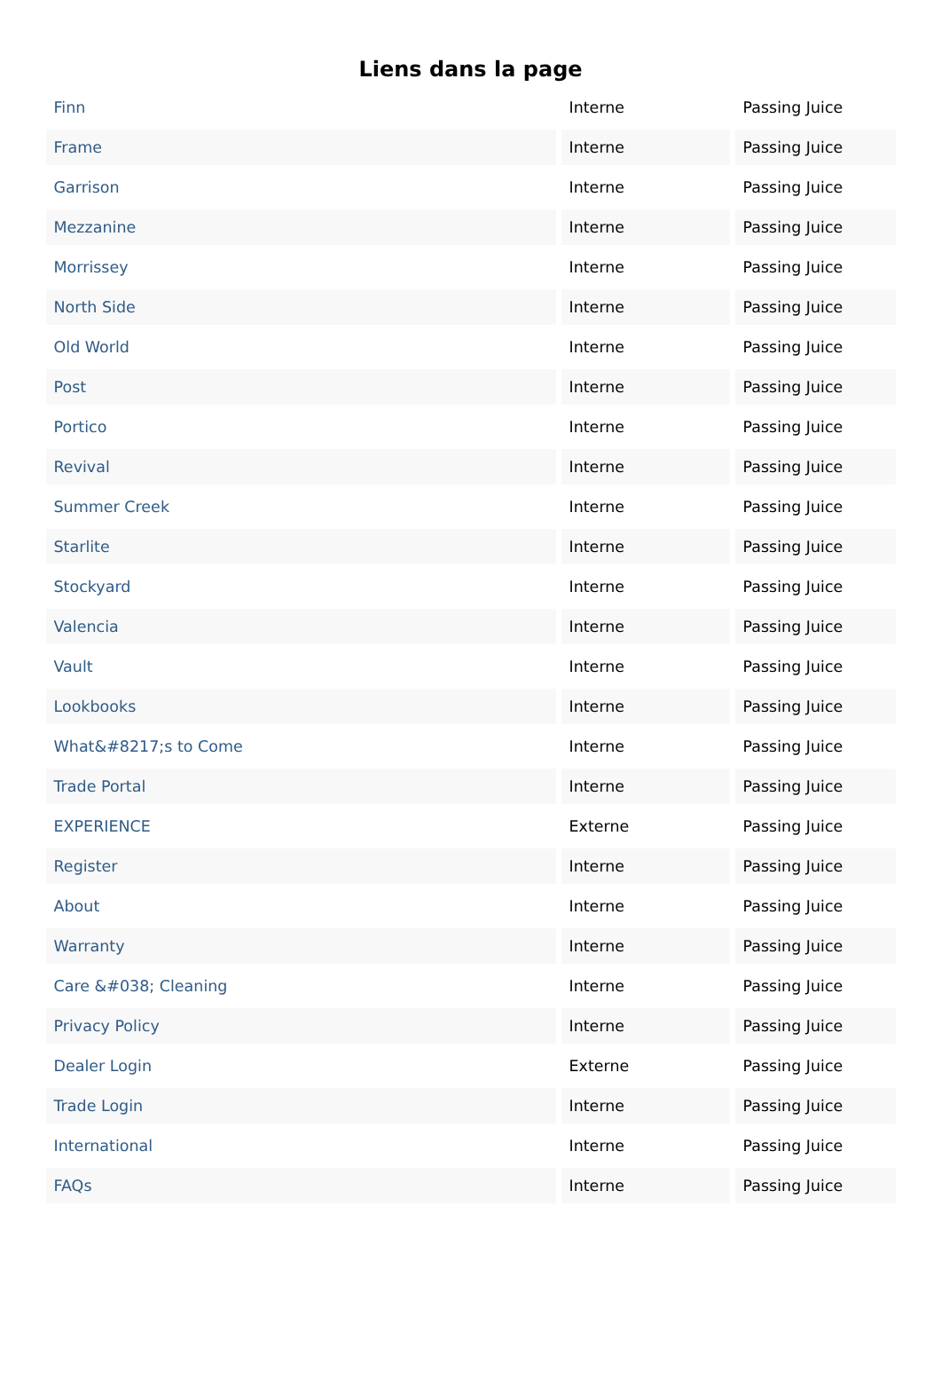Liens dans la page
| Finn | Interne | Passing Juice |
| Frame | Interne | Passing Juice |
| Garrison | Interne | Passing Juice |
| Mezzanine | Interne | Passing Juice |
| Morrissey | Interne | Passing Juice |
| North Side | Interne | Passing Juice |
| Old World | Interne | Passing Juice |
| Post | Interne | Passing Juice |
| Portico | Interne | Passing Juice |
| Revival | Interne | Passing Juice |
| Summer Creek | Interne | Passing Juice |
| Starlite | Interne | Passing Juice |
| Stockyard | Interne | Passing Juice |
| Valencia | Interne | Passing Juice |
| Vault | Interne | Passing Juice |
| Lookbooks | Interne | Passing Juice |
| What&#8217;s to Come | Interne | Passing Juice |
| Trade Portal | Interne | Passing Juice |
| EXPERIENCE | Externe | Passing Juice |
| Register | Interne | Passing Juice |
| About | Interne | Passing Juice |
| Warranty | Interne | Passing Juice |
| Care &#038; Cleaning | Interne | Passing Juice |
| Privacy Policy | Interne | Passing Juice |
| Dealer Login | Externe | Passing Juice |
| Trade Login | Interne | Passing Juice |
| International | Interne | Passing Juice |
| FAQs | Interne | Passing Juice |